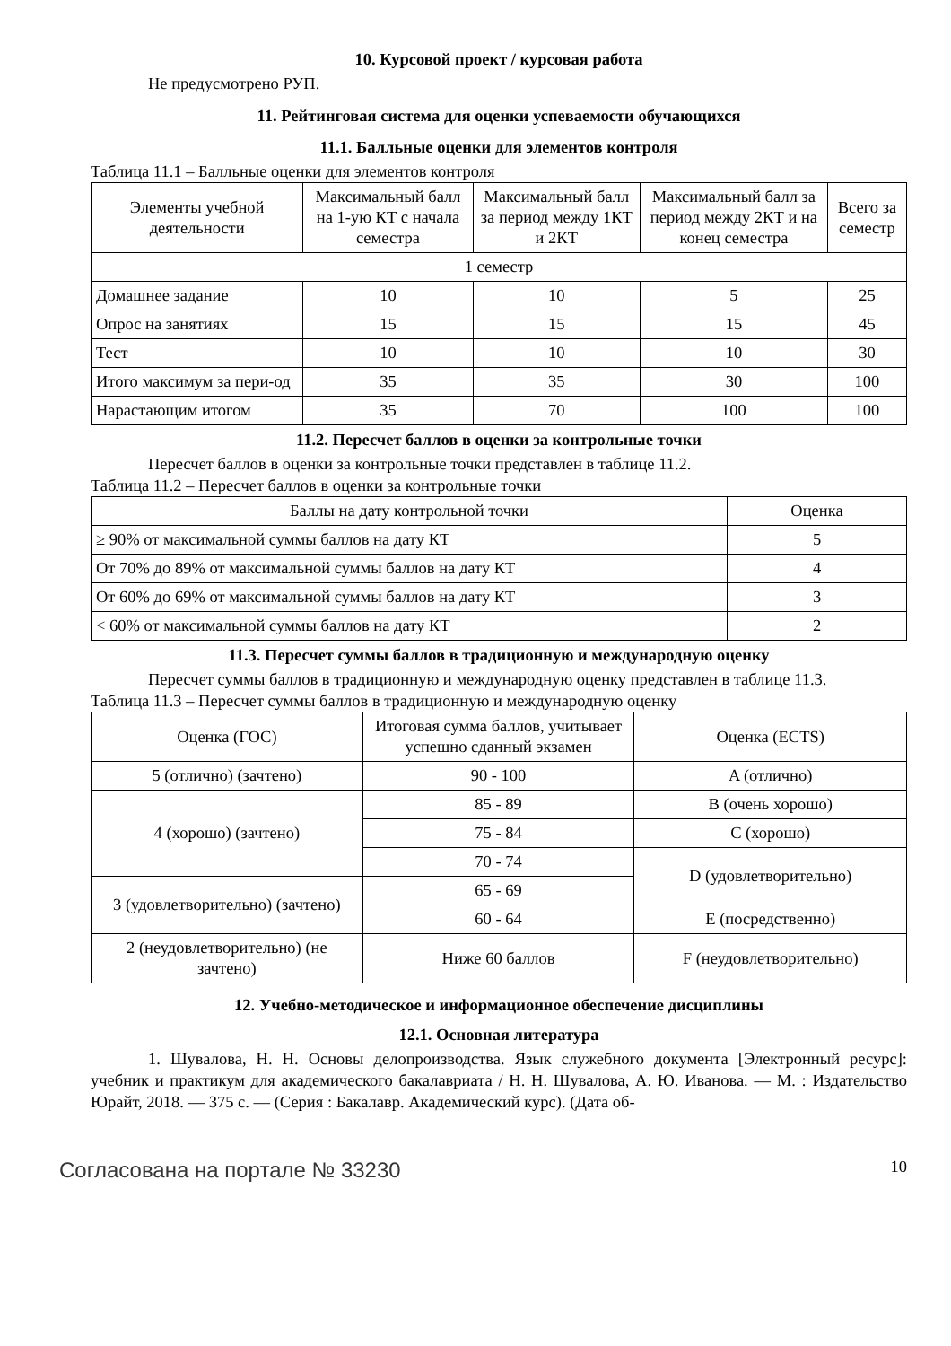10. Курсовой проект / курсовая работа
Не предусмотрено РУП.
11. Рейтинговая система для оценки успеваемости обучающихся
11.1. Балльные оценки для элементов контроля
Таблица 11.1 – Балльные оценки для элементов контроля
| Элементы учебной деятельности | Максимальный балл на 1-ую КТ с начала семестра | Максимальный балл за период между 1КТ и 2КТ | Максимальный балл за период между 2КТ и на конец семестра | Всего за семестр |
| --- | --- | --- | --- | --- |
| 1 семестр | | | | |
| Домашнее задание | 10 | 10 | 5 | 25 |
| Опрос на занятиях | 15 | 15 | 15 | 45 |
| Тест | 10 | 10 | 10 | 30 |
| Итого максимум за пери-од | 35 | 35 | 30 | 100 |
| Нарастающим итогом | 35 | 70 | 100 | 100 |
11.2. Пересчет баллов в оценки за контрольные точки
Пересчет баллов в оценки за контрольные точки представлен в таблице 11.2.
Таблица 11.2 – Пересчет баллов в оценки за контрольные точки
| Баллы на дату контрольной точки | Оценка |
| --- | --- |
| ≥ 90% от максимальной суммы баллов на дату КТ | 5 |
| От 70% до 89% от максимальной суммы баллов на дату КТ | 4 |
| От 60% до 69% от максимальной суммы баллов на дату КТ | 3 |
| < 60% от максимальной суммы баллов на дату КТ | 2 |
11.3. Пересчет суммы баллов в традиционную и международную оценку
Пересчет суммы баллов в традиционную и международную оценку представлен в таблице 11.3.
Таблица 11.3 – Пересчет суммы баллов в традиционную и международную оценку
| Оценка (ГОС) | Итоговая сумма баллов, учитывает успешно сданный экзамен | Оценка (ECTS) |
| --- | --- | --- |
| 5 (отлично) (зачтено) | 90 - 100 | A (отлично) |
| 4 (хорошо) (зачтено) | 85 - 89 | B (очень хорошо) |
| | 75 - 84 | C (хорошо) |
| | 70 - 74 | D (удовлетворительно) |
| 3 (удовлетворительно) (зачтено) | 65 - 69 | |
| | 60 - 64 | E (посредственно) |
| 2 (неудовлетворительно) (не зачтено) | Ниже 60 баллов | F (неудовлетворительно) |
12. Учебно-методическое и информационное обеспечение дисциплины
12.1. Основная литература
1. Шувалова, Н. Н. Основы делопроизводства. Язык служебного документа [Электронный ресурс]: учебник и практикум для академического бакалавриата / Н. Н. Шувалова, А. Ю. Иванова. — М. : Издательство Юрайт, 2018. — 375 с. — (Серия : Бакалавр. Академический курс). (Дата об-
Согласована на портале № 33230 10